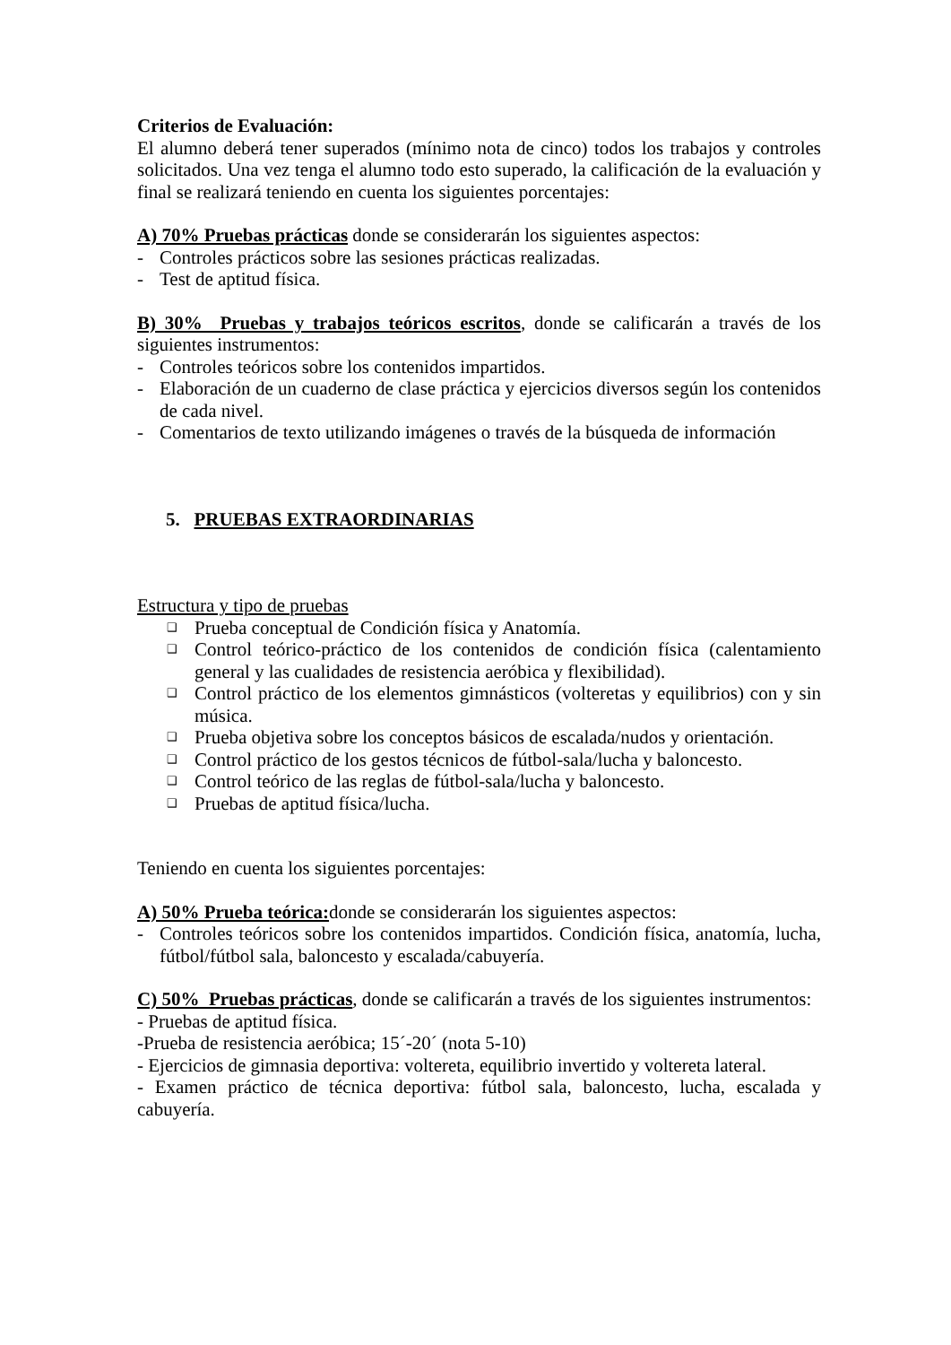Criterios de Evaluación:
El alumno deberá tener superados (mínimo nota de cinco) todos los trabajos y controles solicitados. Una vez tenga el alumno todo esto superado, la calificación de la evaluación y final se realizará teniendo en cuenta los siguientes porcentajes:
A) 70% Pruebas prácticas donde se considerarán los siguientes aspectos:
- Controles prácticos sobre las sesiones prácticas realizadas.
- Test de aptitud física.
B) 30% Pruebas y trabajos teóricos escritos, donde se calificarán a través de los siguientes instrumentos:
- Controles teóricos sobre los contenidos impartidos.
- Elaboración de un cuaderno de clase práctica y ejercicios diversos según los contenidos de cada nivel.
- Comentarios de texto utilizando imágenes o través de la búsqueda de información
5. PRUEBAS EXTRAORDINARIAS
Estructura y tipo de pruebas
❑
Prueba conceptual de Condición física y Anatomía.
❑
Control teórico-práctico de los contenidos de condición física (calentamiento general y las cualidades de resistencia aeróbica y flexibilidad).
❑
Control práctico de los elementos gimnásticos (volteretas y equilibrios) con y sin música.
❑
Prueba objetiva sobre los conceptos básicos de escalada/nudos y orientación.
❑
Control práctico de los gestos técnicos de fútbol-sala/lucha y baloncesto.
❑
Control teórico de las reglas de fútbol-sala/lucha y baloncesto.
❑
Pruebas de aptitud física/lucha.
Teniendo en cuenta los siguientes porcentajes:
A) 50% Prueba teórica: donde se considerarán los siguientes aspectos:
- Controles teóricos sobre los contenidos impartidos. Condición física, anatomía, lucha, fútbol/fútbol sala, baloncesto y escalada/cabuyería.
C) 50% Pruebas prácticas, donde se calificarán a través de los siguientes instrumentos:
- Pruebas de aptitud física.
-Prueba de resistencia aeróbica; 15´-20´ (nota 5-10)
- Ejercicios de gimnasia deportiva: voltereta, equilibrio invertido y voltereta lateral.
- Examen práctico de técnica deportiva: fútbol sala, baloncesto, lucha, escalada y cabuyería.